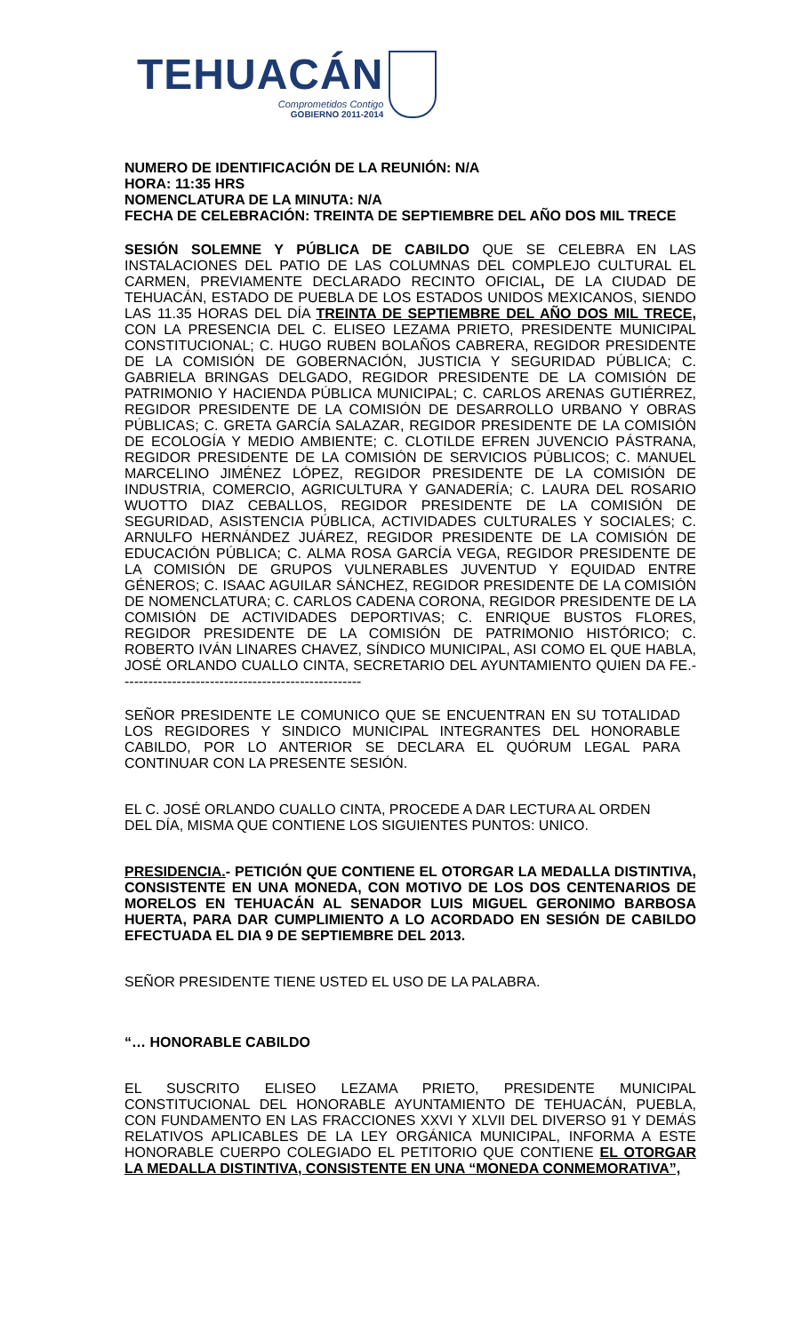TEHUACÁN
Comprometidos Contigo
GOBIERNO 2011-2014
NUMERO DE IDENTIFICACIÓN DE LA REUNIÓN: N/A
HORA: 11:35 HRS
NOMENCLATURA DE LA MINUTA: N/A
FECHA DE CELEBRACIÓN: TREINTA DE SEPTIEMBRE DEL AÑO DOS MIL TRECE
SESIÓN SOLEMNE Y PÚBLICA DE CABILDO QUE SE CELEBRA EN LAS INSTALACIONES DEL PATIO DE LAS COLUMNAS DEL COMPLEJO CULTURAL EL CARMEN, PREVIAMENTE DECLARADO RECINTO OFICIAL, DE LA CIUDAD DE TEHUACÁN, ESTADO DE PUEBLA DE LOS ESTADOS UNIDOS MEXICANOS, SIENDO LAS 11.35 HORAS DEL DÍA TREINTA DE SEPTIEMBRE DEL AÑO DOS MIL TRECE, CON LA PRESENCIA DEL C. ELISEO LEZAMA PRIETO, PRESIDENTE MUNICIPAL CONSTITUCIONAL; C. HUGO RUBEN BOLAÑOS CABRERA, REGIDOR PRESIDENTE DE LA COMISIÓN DE GOBERNACIÓN, JUSTICIA Y SEGURIDAD PÚBLICA; C. GABRIELA BRINGAS DELGADO, REGIDOR PRESIDENTE DE LA COMISIÓN DE PATRIMONIO Y HACIENDA PÚBLICA MUNICIPAL; C. CARLOS ARENAS GUTIÉRREZ, REGIDOR PRESIDENTE DE LA COMISIÓN DE DESARROLLO URBANO Y OBRAS PÚBLICAS; C. GRETA GARCÍA SALAZAR, REGIDOR PRESIDENTE DE LA COMISIÓN DE ECOLOGÍA Y MEDIO AMBIENTE; C. CLOTILDE EFREN JUVENCIO PÁSTRANA, REGIDOR PRESIDENTE DE LA COMISIÓN DE SERVICIOS PÚBLICOS; C. MANUEL MARCELINO JIMÉNEZ LÓPEZ, REGIDOR PRESIDENTE DE LA COMISIÓN DE INDUSTRIA, COMERCIO, AGRICULTURA Y GANADERÍA; C. LAURA DEL ROSARIO WUOTTO DIAZ CEBALLOS, REGIDOR PRESIDENTE DE LA COMISIÓN DE SEGURIDAD, ASISTENCIA PÚBLICA, ACTIVIDADES CULTURALES Y SOCIALES; C. ARNULFO HERNÁNDEZ JUÁREZ, REGIDOR PRESIDENTE DE LA COMISIÓN DE EDUCACIÓN PÚBLICA; C. ALMA ROSA GARCÍA VEGA, REGIDOR PRESIDENTE DE LA COMISIÓN DE GRUPOS VULNERABLES JUVENTUD Y EQUIDAD ENTRE GÉNEROS; C. ISAAC AGUILAR SÁNCHEZ, REGIDOR PRESIDENTE DE LA COMISIÓN DE NOMENCLATURA; C. CARLOS CADENA CORONA, REGIDOR PRESIDENTE DE LA COMISIÓN DE ACTIVIDADES DEPORTIVAS; C. ENRIQUE BUSTOS FLORES, REGIDOR PRESIDENTE DE LA COMISIÓN DE PATRIMONIO HISTÓRICO; C. ROBERTO IVÁN LINARES CHAVEZ, SÍNDICO MUNICIPAL, ASI COMO EL QUE HABLA, JOSÉ ORLANDO CUALLO CINTA, SECRETARIO DEL AYUNTAMIENTO QUIEN DA FE.- --------------------------------------------------
SEÑOR PRESIDENTE LE COMUNICO QUE SE ENCUENTRAN EN SU TOTALIDAD LOS REGIDORES Y SINDICO MUNICIPAL INTEGRANTES DEL HONORABLE CABILDO, POR LO ANTERIOR SE DECLARA EL QUÓRUM LEGAL PARA CONTINUAR CON LA PRESENTE SESIÓN.
EL C. JOSÉ ORLANDO CUALLO CINTA, PROCEDE A DAR LECTURA AL ORDEN DEL DÍA, MISMA QUE CONTIENE LOS SIGUIENTES PUNTOS: UNICO.
PRESIDENCIA.- PETICIÓN QUE CONTIENE EL OTORGAR LA MEDALLA DISTINTIVA, CONSISTENTE EN UNA MONEDA, CON MOTIVO DE LOS DOS CENTENARIOS DE MORELOS EN TEHUACÁN AL SENADOR LUIS MIGUEL GERONIMO BARBOSA HUERTA, PARA DAR CUMPLIMIENTO A LO ACORDADO EN SESIÓN DE CABILDO EFECTUADA EL DIA 9 DE SEPTIEMBRE DEL 2013.
SEÑOR PRESIDENTE TIENE USTED EL USO DE LA PALABRA.
“… HONORABLE CABILDO
EL SUSCRITO ELISEO LEZAMA PRIETO, PRESIDENTE MUNICIPAL CONSTITUCIONAL DEL HONORABLE AYUNTAMIENTO DE TEHUACÁN, PUEBLA, CON FUNDAMENTO EN LAS FRACCIONES XXVI Y XLVII DEL DIVERSO 91 Y DEMÁS RELATIVOS APLICABLES DE LA LEY ORGÁNICA MUNICIPAL, INFORMA A ESTE HONORABLE CUERPO COLEGIADO EL PETITORIO QUE CONTIENE EL OTORGAR LA MEDALLA DISTINTIVA, CONSISTENTE EN UNA “MONEDA CONMEMORATIVA”,